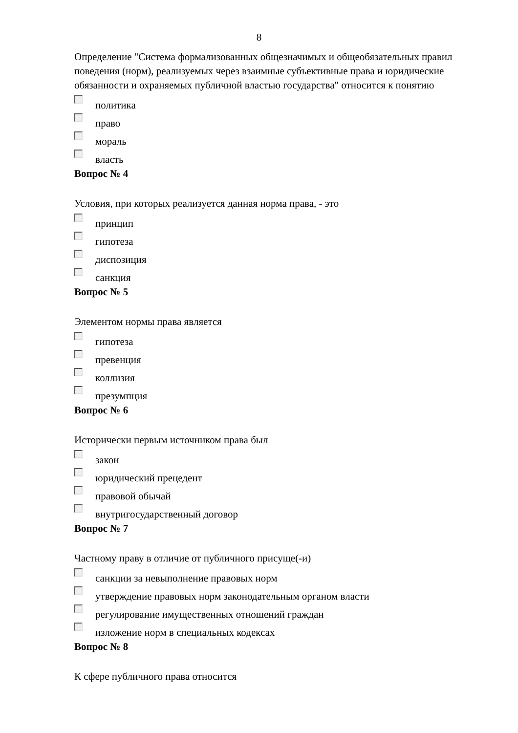8
Определение "Система формализованных общезначимых и общеобязатель­ных правил поведения (норм), реализуемых через взаимные субъективные права и юридические обязанности и охраняемых публичной властью государства" относится к понятию
политика
право
мораль
власть
Вопрос № 4
Условия, при которых реализуется данная норма права, - это
принцип
гипотеза
диспозиция
санкция
Вопрос № 5
Элементом нормы права является
гипотеза
превенция
коллизия
презумпция
Вопрос № 6
Исторически первым источником права был
закон
юридический прецедент
правовой обычай
внутригосударственный договор
Вопрос № 7
Частному праву в отличие от публичного присуще(-и)
санкции за невыполнение правовых норм
утверждение правовых норм законодательным органом власти
регулирование имущественных отношений граждан
изложение норм в специальных кодексах
Вопрос № 8
К сфере публичного права относится